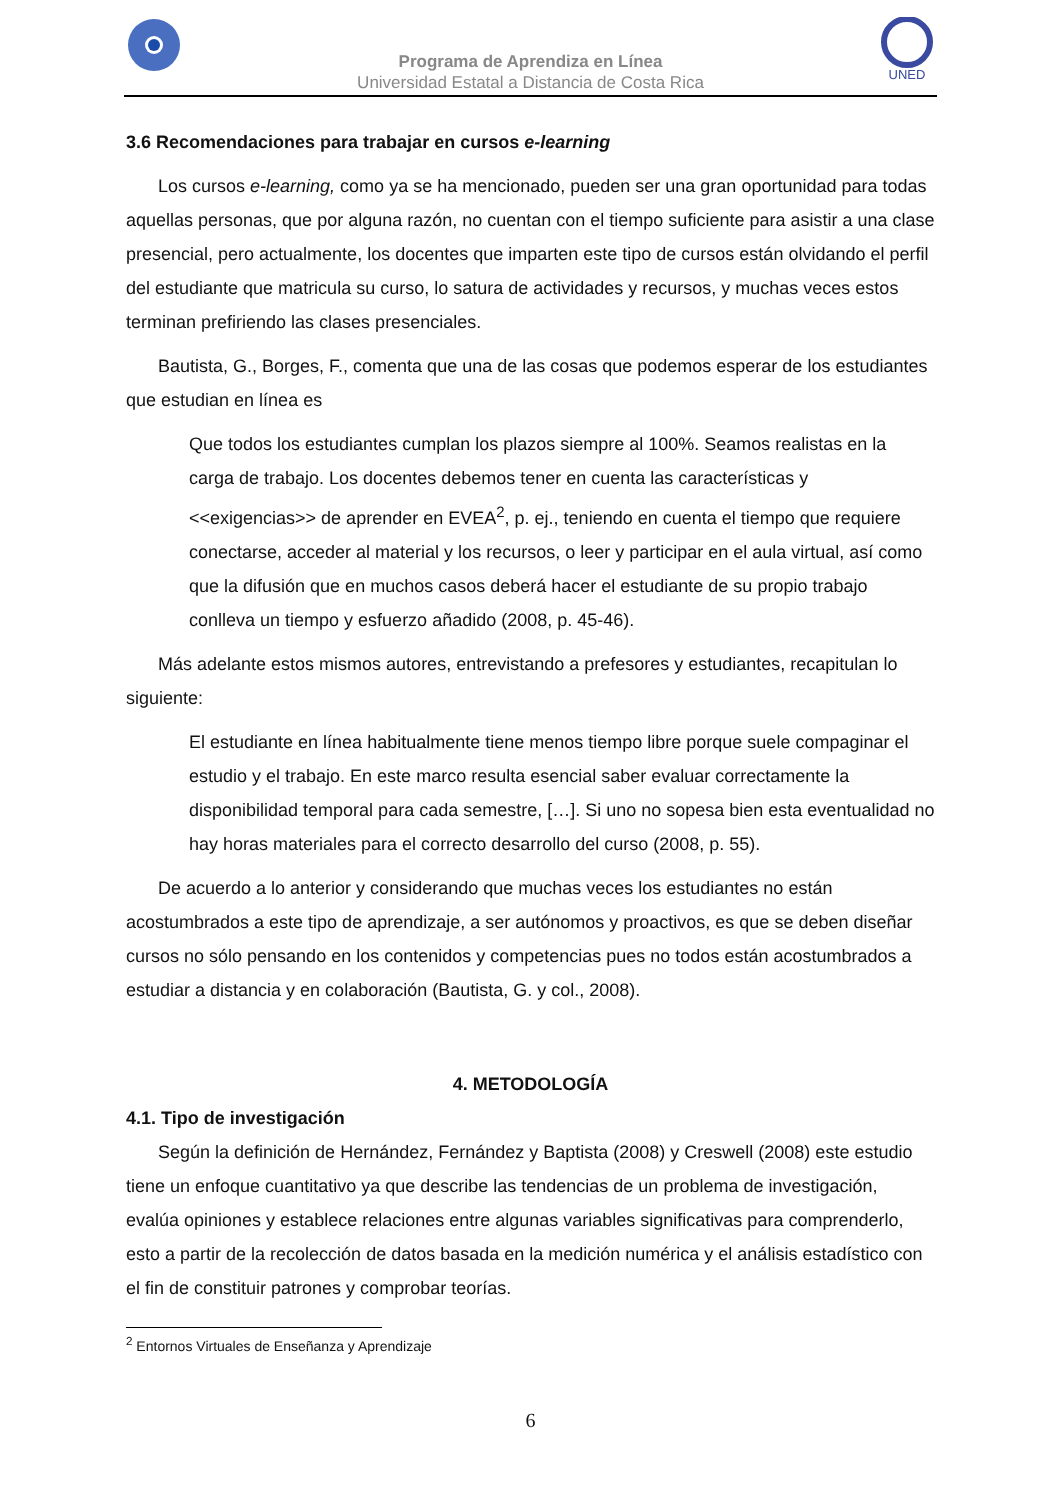Programa de Aprendiza en Línea
Universidad Estatal a Distancia de Costa Rica
UNED
3.6 Recomendaciones para trabajar en cursos e-learning
Los cursos e-learning, como ya se ha mencionado, pueden ser una gran oportunidad para todas aquellas personas, que por alguna razón, no cuentan con el tiempo suficiente para asistir a una clase presencial, pero actualmente, los docentes que imparten este tipo de cursos están olvidando el perfil del estudiante que matricula su curso, lo satura de actividades y recursos, y muchas veces estos terminan prefiriendo las clases presenciales.
Bautista, G., Borges, F., comenta que una de las cosas que podemos esperar de los estudiantes que estudian en línea es
Que todos los estudiantes cumplan los plazos siempre al 100%. Seamos realistas en la carga de trabajo. Los docentes debemos tener en cuenta las características y <<exigencias>> de aprender en EVEA<sup>2</sup>, p. ej., teniendo en cuenta el tiempo que requiere conectarse, acceder al material y los recursos, o leer y participar en el aula virtual, así como que la difusión que en muchos casos deberá hacer el estudiante de su propio trabajo conlleva un tiempo y esfuerzo añadido (2008, p. 45-46).
Más adelante estos mismos autores, entrevistando a prefesores y estudiantes, recapitulan lo siguiente:
El estudiante en línea habitualmente tiene menos tiempo libre porque suele compaginar el estudio y el trabajo. En este marco resulta esencial saber evaluar correctamente la disponibilidad temporal para cada semestre, […]. Si uno no sopesa bien esta eventualidad no hay horas materiales para el correcto desarrollo del curso (2008, p. 55).
De acuerdo a lo anterior y considerando que muchas veces los estudiantes no están acostumbrados a este tipo de aprendizaje, a ser autónomos y proactivos, es que se deben diseñar cursos no sólo pensando en los contenidos y competencias pues no todos están acostumbrados a estudiar a distancia y en colaboración (Bautista, G. y col., 2008).
4. METODOLOGÍA
4.1. Tipo de investigación
Según la definición de Hernández, Fernández y Baptista (2008) y Creswell (2008) este estudio tiene un enfoque cuantitativo ya que describe las tendencias de un problema de investigación, evalúa opiniones y establece relaciones entre algunas variables significativas para comprenderlo, esto a partir de la recolección de datos basada en la medición numérica y el análisis estadístico con el fin de constituir patrones y comprobar teorías.
<sup>2</sup> Entornos Virtuales de Enseñanza y Aprendizaje
6